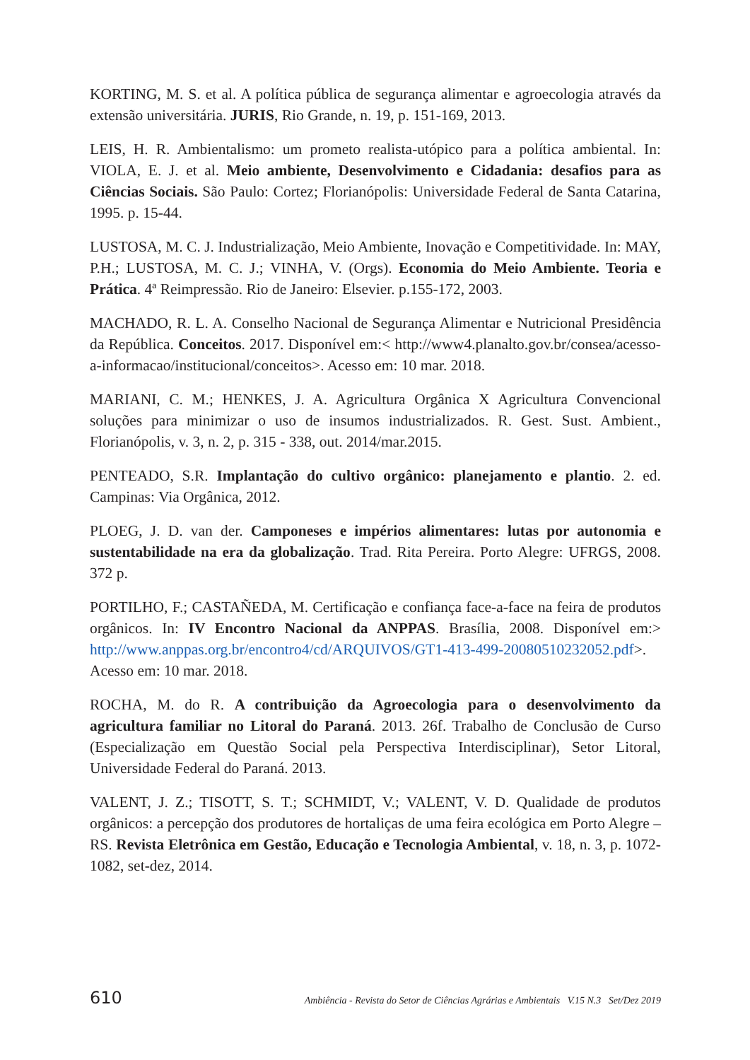KORTING, M. S. et al. A política pública de segurança alimentar e agroecologia através da extensão universitária. JURIS, Rio Grande, n. 19, p. 151-169, 2013.
LEIS, H. R. Ambientalismo: um prometo realista-utópico para a política ambiental. In: VIOLA, E. J. et al. Meio ambiente, Desenvolvimento e Cidadania: desafios para as Ciências Sociais. São Paulo: Cortez; Florianópolis: Universidade Federal de Santa Catarina, 1995. p. 15-44.
LUSTOSA, M. C. J. Industrialização, Meio Ambiente, Inovação e Competitividade. In: MAY, P.H.; LUSTOSA, M. C. J.; VINHA, V. (Orgs). Economia do Meio Ambiente. Teoria e Prática. 4ª Reimpressão. Rio de Janeiro: Elsevier. p.155-172, 2003.
MACHADO, R. L. A. Conselho Nacional de Segurança Alimentar e Nutricional Presidência da República. Conceitos. 2017. Disponível em:< http://www4.planalto.gov.br/consea/acesso-a-informacao/institucional/conceitos>. Acesso em: 10 mar. 2018.
MARIANI, C. M.; HENKES, J. A. Agricultura Orgânica X Agricultura Convencional soluções para minimizar o uso de insumos industrializados. R. Gest. Sust. Ambient., Florianópolis, v. 3, n. 2, p. 315 - 338, out. 2014/mar.2015.
PENTEADO, S.R. Implantação do cultivo orgânico: planejamento e plantio. 2. ed. Campinas: Via Orgânica, 2012.
PLOEG, J. D. van der. Camponeses e impérios alimentares: lutas por autonomia e sustentabilidade na era da globalização. Trad. Rita Pereira. Porto Alegre: UFRGS, 2008. 372 p.
PORTILHO, F.; CASTAÑEDA, M. Certificação e confiança face-a-face na feira de produtos orgânicos. In: IV Encontro Nacional da ANPPAS. Brasília, 2008. Disponível em:> http://www.anppas.org.br/encontro4/cd/ARQUIVOS/GT1-413-499-20080510232052.pdf>. Acesso em: 10 mar. 2018.
ROCHA, M. do R. A contribuição da Agroecologia para o desenvolvimento da agricultura familiar no Litoral do Paraná. 2013. 26f. Trabalho de Conclusão de Curso (Especialização em Questão Social pela Perspectiva Interdisciplinar), Setor Litoral, Universidade Federal do Paraná. 2013.
VALENT, J. Z.; TISOTT, S. T.; SCHMIDT, V.; VALENT, V. D. Qualidade de produtos orgânicos: a percepção dos produtores de hortaliças de uma feira ecológica em Porto Alegre – RS. Revista Eletrônica em Gestão, Educação e Tecnologia Ambiental, v. 18, n. 3, p. 1072-1082, set-dez, 2014.
610 Ambiência - Revista do Setor de Ciências Agrárias e Ambientais V.15 N.3 Set/Dez 2019